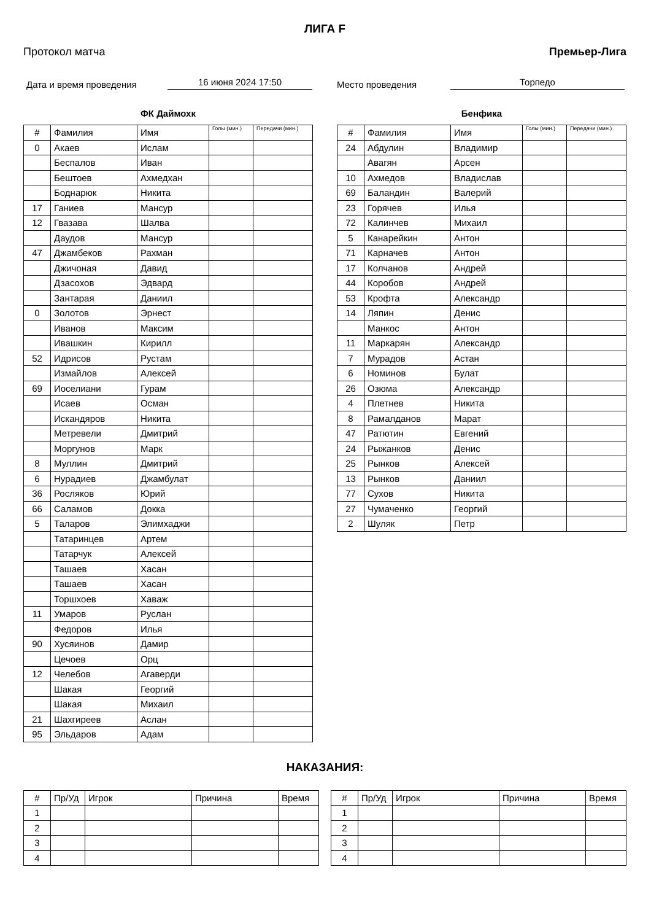ЛИГА F
Протокол матча Премьер-Лига
Дата и время проведения 16 июня 2024 17:50 Место проведения Торпедо
ФК Даймохк
| # | Фамилия | Имя | Голы (мин.) | Передачи (мин.) |
| --- | --- | --- | --- | --- |
| 0 | Акаев | Ислам | | |
| | Беспалов | Иван | | |
| | Бештоев | Ахмедхан | | |
| | Боднарюк | Никита | | |
| 17 | Ганиев | Мансур | | |
| 12 | Гвазава | Шалва | | |
| | Даудов | Мансур | | |
| 47 | Джамбеков | Рахман | | |
| | Джичоная | Давид | | |
| | Дзасохов | Эдвард | | |
| | Зантарая | Даниил | | |
| 0 | Золотов | Эрнест | | |
| | Иванов | Максим | | |
| | Ивашкин | Кирилл | | |
| 52 | Идрисов | Рустам | | |
| | Измайлов | Алексей | | |
| 69 | Иоселиани | Гурам | | |
| | Исаев | Осман | | |
| | Искандяров | Никита | | |
| | Метревели | Дмитрий | | |
| | Моргунов | Марк | | |
| 8 | Муллин | Дмитрий | | |
| 6 | Нурадиев | Джамбулат | | |
| 36 | Росляков | Юрий | | |
| 66 | Саламов | Докка | | |
| 5 | Таларов | Элимхаджи | | |
| | Татаринцев | Артем | | |
| | Татарчук | Алексей | | |
| | Ташаев | Хасан | | |
| | Ташаев | Хасан | | |
| | Торшхоев | Хаваж | | |
| 11 | Умаров | Руслан | | |
| | Федоров | Илья | | |
| 90 | Хусяинов | Дамир | | |
| | Цечоев | Орц | | |
| 12 | Челебов | Агаверди | | |
| | Шакая | Георгий | | |
| | Шакая | Михаил | | |
| 21 | Шахгиреев | Аслан | | |
| 95 | Эльдаров | Адам | | |
Бенфика
| # | Фамилия | Имя | Голы (мин.) | Передачи (мин.) |
| --- | --- | --- | --- | --- |
| 24 | Абдулин | Владимир | | |
| | Авагян | Арсен | | |
| 10 | Ахмедов | Владислав | | |
| 69 | Баландин | Валерий | | |
| 23 | Горячев | Илья | | |
| 72 | Калинчев | Михаил | | |
| 5 | Канарейкин | Антон | | |
| 71 | Карначев | Антон | | |
| 17 | Колчанов | Андрей | | |
| 44 | Коробов | Андрей | | |
| 53 | Крофта | Александр | | |
| 14 | Ляпин | Денис | | |
| | Манкос | Антон | | |
| 11 | Маркарян | Александр | | |
| 7 | Мурадов | Астан | | |
| 6 | Номинов | Булат | | |
| 26 | Озюма | Александр | | |
| 4 | Плетнев | Никита | | |
| 8 | Рамалданов | Марат | | |
| 47 | Ратютин | Евгений | | |
| 24 | Рыжанков | Денис | | |
| 25 | Рынков | Алексей | | |
| 13 | Рынков | Даниил | | |
| 77 | Сухов | Никита | | |
| 27 | Чумаченко | Георгий | | |
| 2 | Шуляк | Петр | | |
НАКАЗАНИЯ:
| # | Пр/Уд | Игрок | Причина | Время |
| --- | --- | --- | --- | --- |
| 1 | | | | |
| 2 | | | | |
| 3 | | | | |
| 4 | | | | |
| # | Пр/Уд | Игрок | Причина | Время |
| --- | --- | --- | --- | --- |
| 1 | | | | |
| 2 | | | | |
| 3 | | | | |
| 4 | | | | |